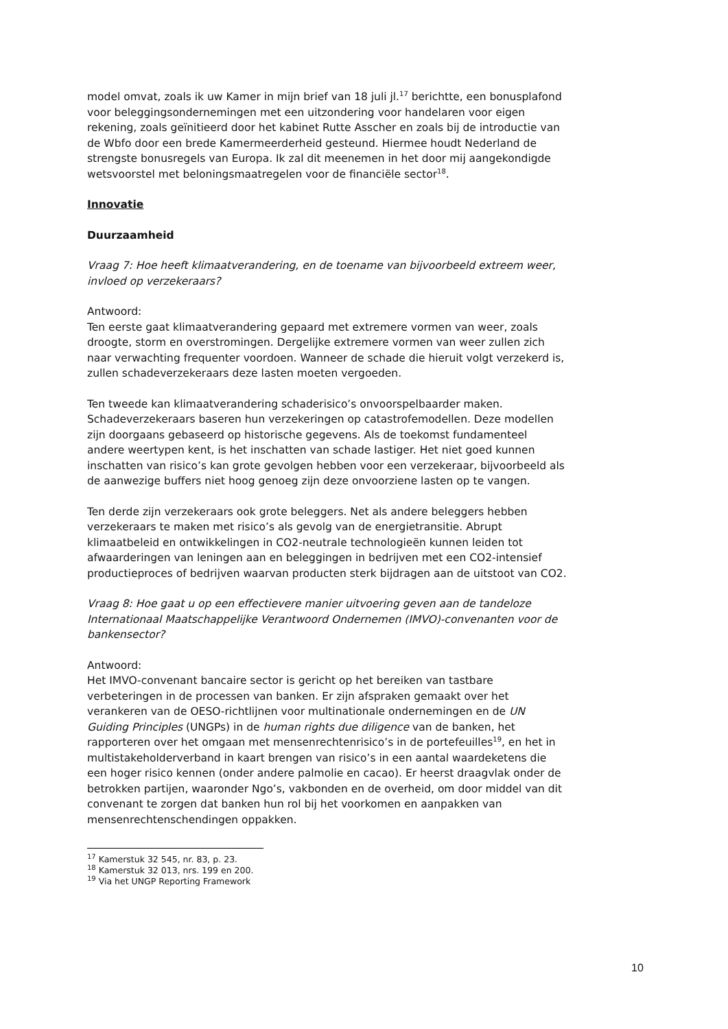model omvat, zoals ik uw Kamer in mijn brief van 18 juli jl.<sup>17</sup> berichtte, een bonusplafond voor beleggingsondernemingen met een uitzondering voor handelaren voor eigen rekening, zoals geïnitieerd door het kabinet Rutte Asscher en zoals bij de introductie van de Wbfo door een brede Kamermeerderheid gesteund. Hiermee houdt Nederland de strengste bonusregels van Europa. Ik zal dit meenemen in het door mij aangekondigde wetsvoorstel met beloningsmaatregelen voor de financiële sector<sup>18</sup>.
Innovatie
Duurzaamheid
Vraag 7: Hoe heeft klimaatverandering, en de toename van bijvoorbeeld extreem weer, invloed op verzekeraars?
Antwoord:
Ten eerste gaat klimaatverandering gepaard met extremere vormen van weer, zoals droogte, storm en overstromingen. Dergelijke extremere vormen van weer zullen zich naar verwachting frequenter voordoen. Wanneer de schade die hieruit volgt verzekerd is, zullen schadeverzekeraars deze lasten moeten vergoeden.
Ten tweede kan klimaatverandering schaderisico’s onvoorspelbaarder maken. Schadeverzekeraars baseren hun verzekeringen op catastrofemodellen. Deze modellen zijn doorgaans gebaseerd op historische gegevens. Als de toekomst fundamenteel andere weertypen kent, is het inschatten van schade lastiger. Het niet goed kunnen inschatten van risico’s kan grote gevolgen hebben voor een verzekeraar, bijvoorbeeld als de aanwezige buffers niet hoog genoeg zijn deze onvoorziene lasten op te vangen.
Ten derde zijn verzekeraars ook grote beleggers. Net als andere beleggers hebben verzekeraars te maken met risico’s als gevolg van de energietransitie. Abrupt klimaatbeleid en ontwikkelingen in CO2-neutrale technologieën kunnen leiden tot afwaarderingen van leningen aan en beleggingen in bedrijven met een CO2-intensief productieproces of bedrijven waarvan producten sterk bijdragen aan de uitstoot van CO2.
Vraag 8: Hoe gaat u op een effectievere manier uitvoering geven aan de tandeloze Internationaal Maatschappelijke Verantwoord Ondernemen (IMVO)-convenanten voor de bankensector?
Antwoord:
Het IMVO-convenant bancaire sector is gericht op het bereiken van tastbare verbeteringen in de processen van banken. Er zijn afspraken gemaakt over het verankeren van de OESO-richtlijnen voor multinationale ondernemingen en de UN Guiding Principles (UNGPs) in de human rights due diligence van de banken, het rapporteren over het omgaan met mensenrechtenrisico’s in de portefeuilles<sup>19</sup>, en het in multistakeholderverband in kaart brengen van risico’s in een aantal waardeketens die een hoger risico kennen (onder andere palmolie en cacao). Er heerst draagvlak onder de betrokken partijen, waaronder Ngo’s, vakbonden en de overheid, om door middel van dit convenant te zorgen dat banken hun rol bij het voorkomen en aanpakken van mensenrechtenschendingen oppakken.
<sup>17</sup> Kamerstuk 32 545, nr. 83, p. 23.
<sup>18</sup> Kamerstuk 32 013, nrs. 199 en 200.
<sup>19</sup> Via het UNGP Reporting Framework
10